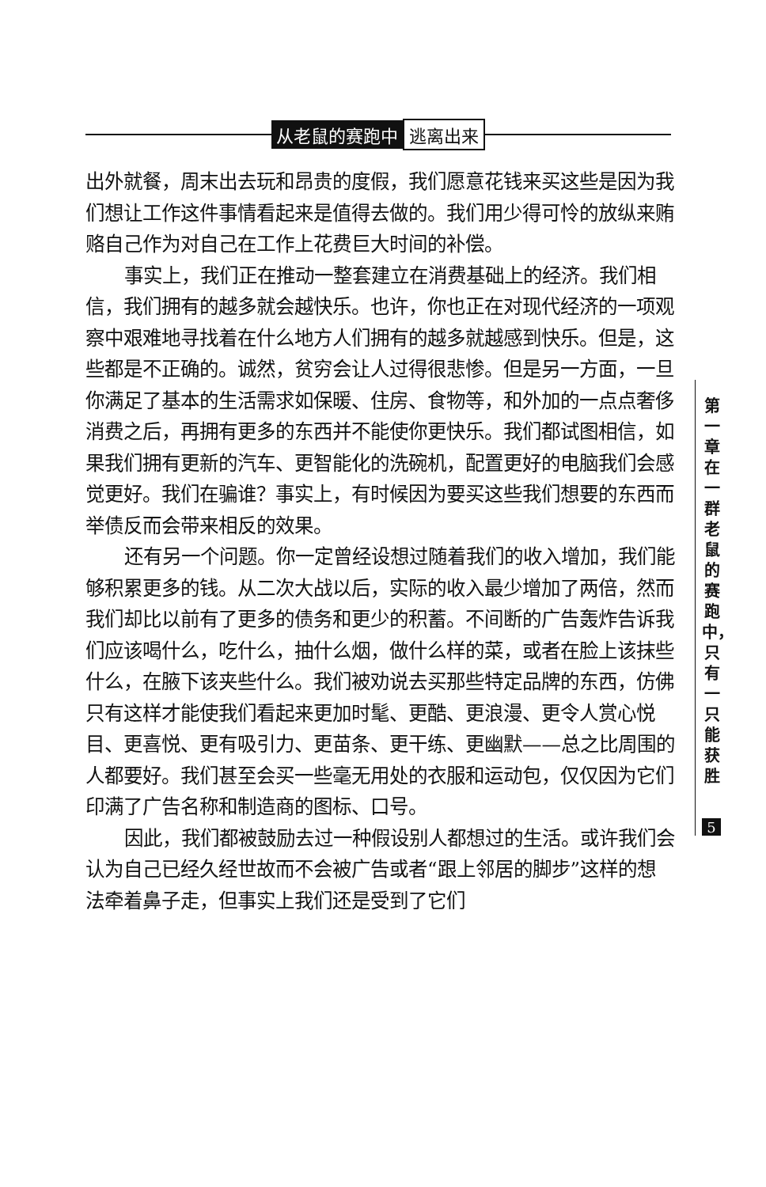从老鼠的赛跑中 逃离出来
出外就餐，周末出去玩和昂贵的度假，我们愿意花钱来买这些是因为我们想让工作这件事情看起来是值得去做的。我们用少得可怜的放纵来贿赂自己作为对自己在工作上花费巨大时间的补偿。
事实上，我们正在推动一整套建立在消费基础上的经济。我们相信，我们拥有的越多就会越快乐。也许，你也正在对现代经济的一项观察中艰难地寻找着在什么地方人们拥有的越多就越感到快乐。但是，这些都是不正确的。诚然，贫穷会让人过得很悲惨。但是另一方面，一旦你满足了基本的生活需求如保暖、住房、食物等，和外加的一点点奢侈消费之后，再拥有更多的东西并不能使你更快乐。我们都试图相信，如果我们拥有更新的汽车、更智能化的洗碗机，配置更好的电脑我们会感觉更好。我们在骗谁？事实上，有时候因为要买这些我们想要的东西而举债反而会带来相反的效果。
还有另一个问题。你一定曾经设想过随着我们的收入增加，我们能够积累更多的钱。从二次大战以后，实际的收入最少增加了两倍，然而我们却比以前有了更多的债务和更少的积蓄。不间断的广告轰炸告诉我们应该喝什么，吃什么，抽什么烟，做什么样的菜，或者在脸上该抹些什么，在腋下该夹些什么。我们被劝说去买那些特定品牌的东西，仿佛只有这样才能使我们看起来更加时髦、更酷、更浪漫、更令人赏心悦目、更喜悦、更有吸引力、更苗条、更干练、更幽默——总之比周围的人都要好。我们甚至会买一些毫无用处的衣服和运动包，仅仅因为它们印满了广告名称和制造商的图标、口号。
因此，我们都被鼓励去过一种假设别人都想过的生活。或许我们会认为自己已经久经世故而不会被广告或者“跟上邻居的脚步”这样的想法牵着鼻子走，但事实上我们还是受到了它们
第一章 在一群老鼠的赛跑中，只有一只能获胜
5